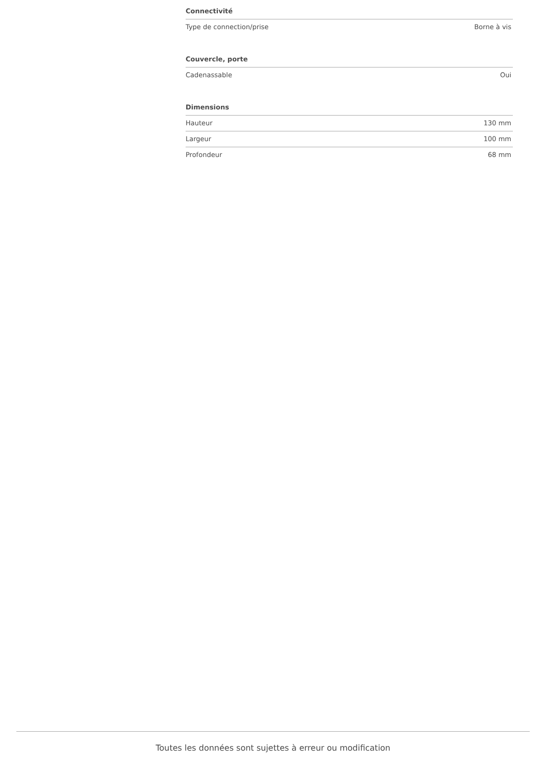| Connectivité | |
| --- | --- |
| Type de connection/prise | Borne à vis |
| Couvercle, porte | |
| --- | --- |
| Cadenassable | Oui |
| Dimensions | |
| --- | --- |
| Hauteur | 130 mm |
| Largeur | 100 mm |
| Profondeur | 68 mm |
Toutes les données sont sujettes à erreur ou modification